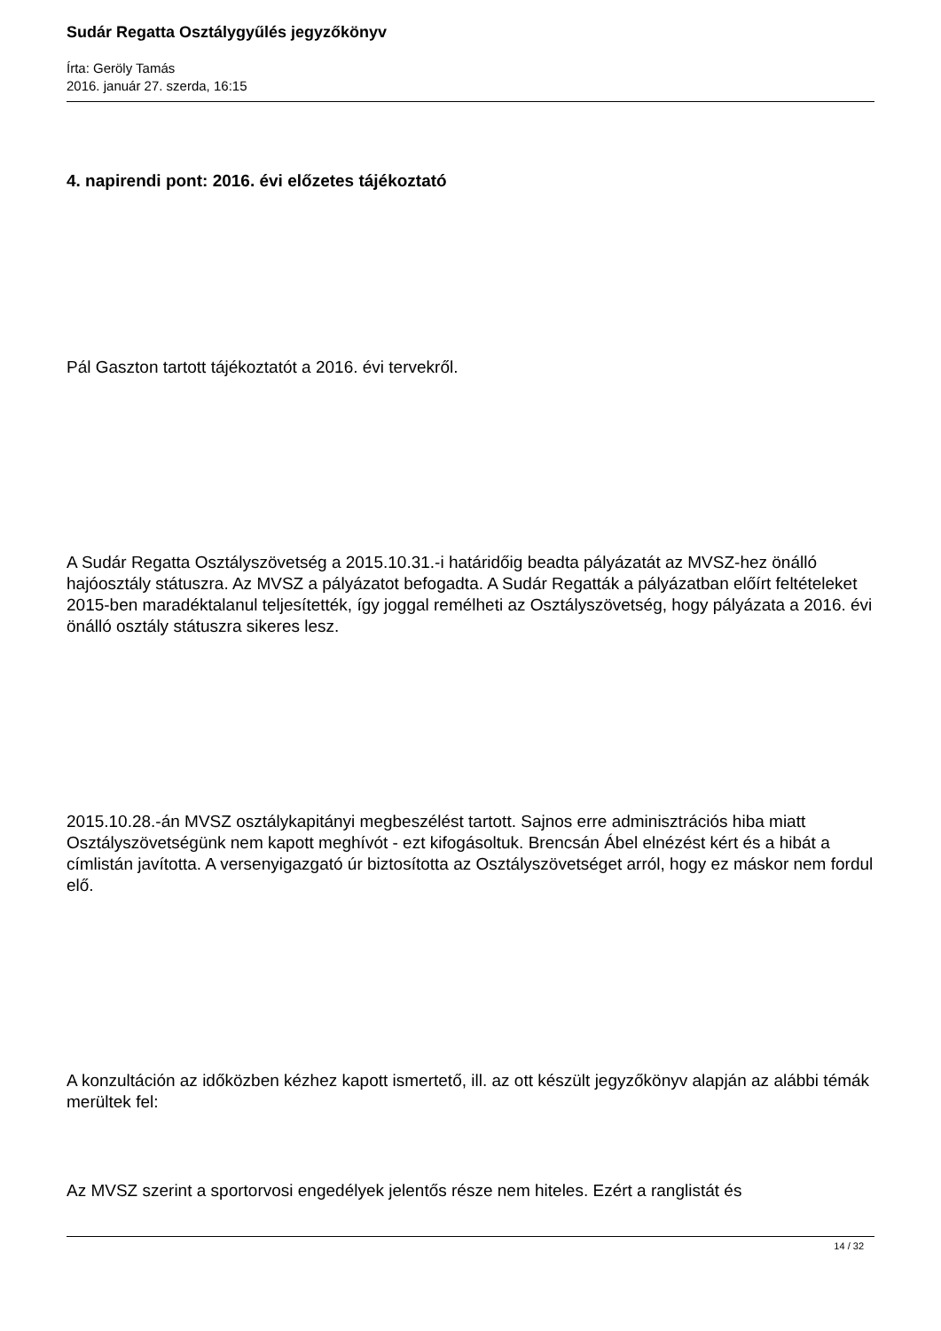Sudár Regatta Osztálygyűlés jegyzőkönyv
Írta: Geröly Tamás
2016. január 27. szerda, 16:15
4. napirendi pont: 2016. évi előzetes tájékoztató
Pál Gaszton tartott tájékoztatót a 2016. évi tervekről.
A Sudár Regatta Osztályszövetség a 2015.10.31.-i határidőig beadta pályázatát az MVSZ-hez önálló hajóosztály státuszra. Az MVSZ a pályázatot befogadta. A Sudár Regatták a pályázatban előírt feltételeket 2015-ben maradéktalanul teljesítették, így joggal remélheti az Osztályszövetség, hogy pályázata a 2016. évi önálló osztály státuszra sikeres lesz.
2015.10.28.-án MVSZ osztálykapitányi megbeszélést tartott. Sajnos erre adminisztrációs hiba miatt Osztályszövetségünk nem kapott meghívót - ezt kifogásoltuk. Brencsán Ábel elnézést kért és a hibát a címlistán javította. A versenyigazgató úr biztosította az Osztályszövetséget arról, hogy ez máskor nem fordul elő.
A konzultáción az időközben kézhez kapott ismertető, ill. az ott készült jegyzőkönyv alapján az alábbi témák merültek fel:
Az MVSZ szerint a sportorvosi engedélyek jelentős része nem hiteles. Ezért a ranglistát és
14 / 32